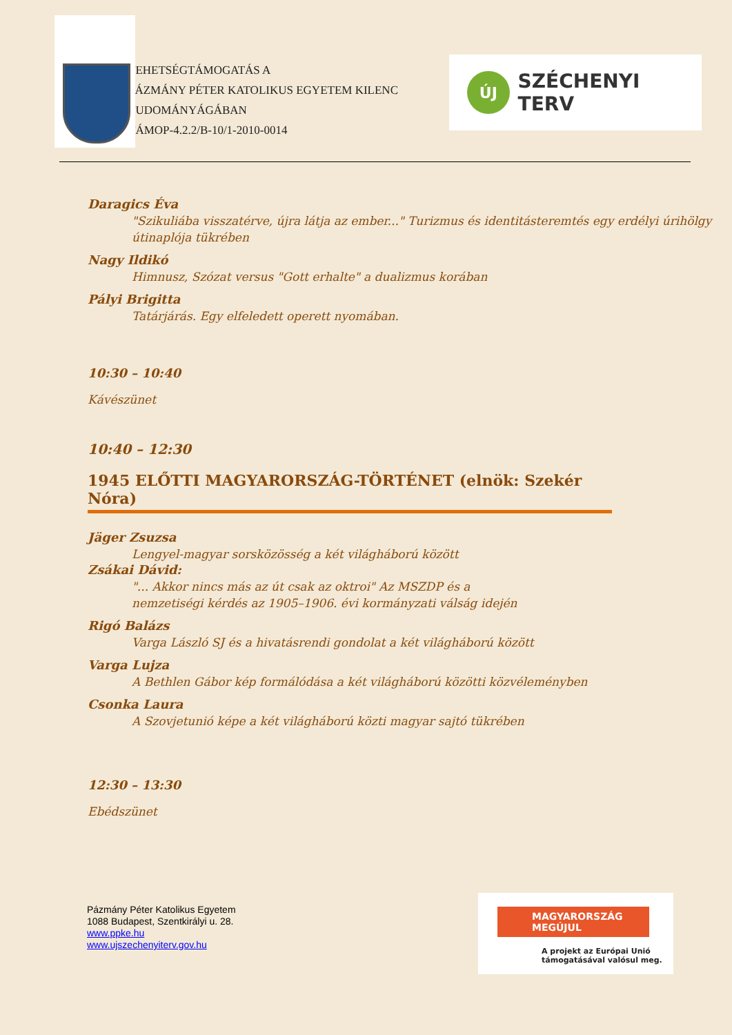TEHETSÉGTÁMOGATÁS A
PÁZMÁNY PÉTER KATOLIKUS EGYETEM KILENC TUDOMÁNYÁGÁBAN
TÁMOP-4.2.2/B-10/1-2010-0014
ÚJ
SZÉCHENYI TERV
Daragics Éva
"Szikuliába visszatérve, újra látja az ember..." Turizmus és identitásteremtés egy erdélyi úrihölgy útinaplója tükrében
Nagy Ildikó
Himnusz, Szózat versus "Gott erhalte" a dualizmus korában
Pályi Brigitta
Tatárjárás. Egy elfeledett operett nyomában.
10:30 – 10:40
Kávészünet
10:40 – 12:30
1945 ELŐTTI MAGYARORSZÁG-TÖRTÉNET (elnök: Szekér Nóra)
Jäger Zsuzsa
Lengyel-magyar sorsközösség a két világháború között
Zsákai Dávid:
"... Akkor nincs más az út csak az oktroi" Az MSZDP és a
nemzetiségi kérdés az 1905–1906. évi kormányzati válság idején
Rigó Balázs
Varga László SJ és a hivatásrendi gondolat a két világháború között
Varga Lujza
A Bethlen Gábor kép formálódása a két világháború közötti közvéleményben
Csonka Laura
A Szovjetunió képe a két világháború közti magyar sajtó tükrében
12:30 – 13:30
Ebédszünet
Pázmány Péter Katolikus Egyetem
1088 Budapest, Szentkirályi u. 28.
www.ppke.hu
www.ujszechenyiterv.gov.hu
MAGYARORSZÁG MEGÚJUL
A projekt az Európai Unió
támogatásával valósul meg.